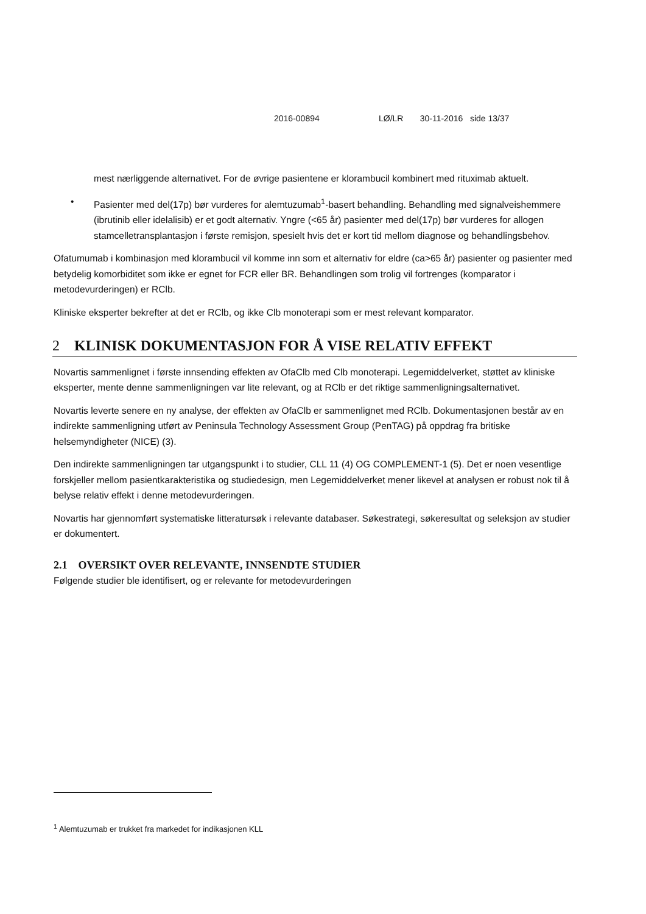2016-00894 LØ/LR 30-11-2016 side 13/37
mest nærliggende alternativet. For de øvrige pasientene er klorambucil kombinert med rituximab aktuelt.
• Pasienter med del(17p) bør vurderes for alemtuzumab<sup>1</sup>-basert behandling. Behandling med signalveishemmere (ibrutinib eller idelalisib) er et godt alternativ. Yngre (<65 år) pasienter med del(17p) bør vurderes for allogen stamcelletransplantasjon i første remisjon, spesielt hvis det er kort tid mellom diagnose og behandlingsbehov.
Ofatumumab i kombinasjon med klorambucil vil komme inn som et alternativ for eldre (ca>65 år) pasienter og pasienter med betydelig komorbiditet som ikke er egnet for FCR eller BR. Behandlingen som trolig vil fortrenges (komparator i metodevurderingen) er RClb.
Kliniske eksperter bekrefter at det er RClb, og ikke Clb monoterapi som er mest relevant komparator.
2 KLINISK DOKUMENTASJON FOR Å VISE RELATIV EFFEKT
Novartis sammenlignet i første innsending effekten av OfaClb med Clb monoterapi. Legemiddelverket, støttet av kliniske eksperter, mente denne sammenligningen var lite relevant, og at RClb er det riktige sammenligningsalternativet.
Novartis leverte senere en ny analyse, der effekten av OfaClb er sammenlignet med RClb. Dokumentasjonen består av en indirekte sammenligning utført av Peninsula Technology Assessment Group (PenTAG) på oppdrag fra britiske helsemyndigheter (NICE) (3).
Den indirekte sammenligningen tar utgangspunkt i to studier, CLL 11 (4) OG COMPLEMENT-1 (5). Det er noen vesentlige forskjeller mellom pasientkarakteristika og studiedesign, men Legemiddelverket mener likevel at analysen er robust nok til å belyse relativ effekt i denne metodevurderingen.
Novartis har gjennomført systematiske litteratursøk i relevante databaser. Søkestrategi, søkeresultat og seleksjon av studier er dokumentert.
2.1 OVERSIKT OVER RELEVANTE, INNSENDTE STUDIER
Følgende studier ble identifisert, og er relevante for metodevurderingen
<sup>1</sup> Alemtuzumab er trukket fra markedet for indikasjonen KLL